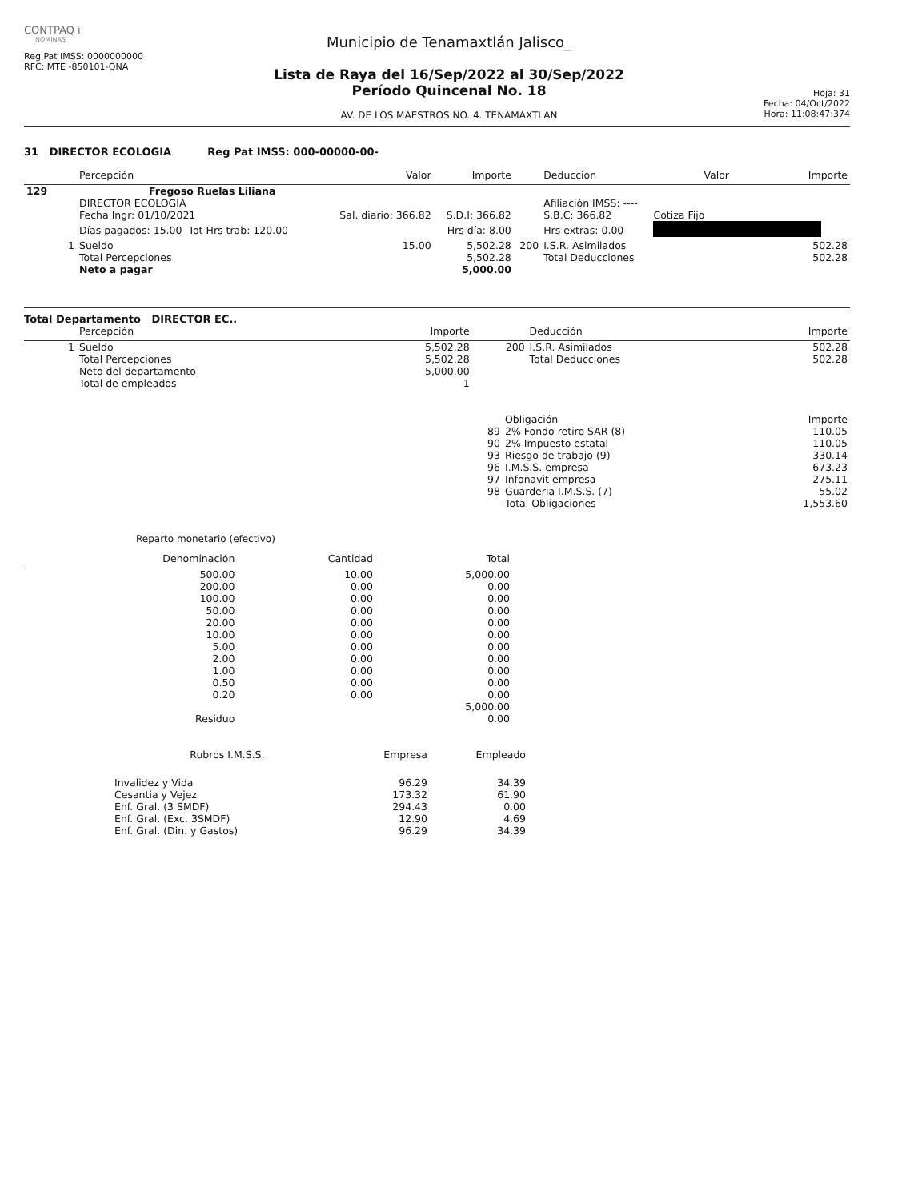CONTPAQ i
NOMINAS
Reg Pat IMSS: 0000000000
RFC: MTE -850101-QNA
Municipio de Tenamaxtlán Jalisco_
Lista de Raya del 16/Sep/2022 al 30/Sep/2022
Período Quincenal No. 18
AV. DE LOS MAESTROS NO. 4. TENAMAXTLAN
Hoja: 31
Fecha: 04/Oct/2022
Hora: 11:08:47:374
31 DIRECTOR ECOLOGIA Reg Pat IMSS: 000-00000-00-
| | Percepción | Valor | Importe | | Deducción | Valor | Importe |
| --- | --- | --- | --- | --- | --- | --- | --- |
| 129 | Fregoso Ruelas Liliana | | | | | | |
| | DIRECTOR ECOLOGIA | | | | Afiliación IMSS: ---- | | |
| | Fecha Ingr: 01/10/2021 | Sal. diario: 366.82 | S.D.I: 366.82 | | S.B.C: 366.82 | Cotiza Fijo | |
| | Días pagados: 15.00 Tot Hrs trab: 120.00 | | Hrs día: 8.00 | | Hrs extras: 0.00 | | |
| 1 | Sueldo | 15.00 | 5,502.28 | 200 | I.S.R. Asimilados | | 502.28 |
| | Total Percepciones | | 5,502.28 | | Total Deducciones | | 502.28 |
| | Neto a pagar | | 5,000.00 | | | | |
Total Departamento DIRECTOR EC..
| | Percepción | Importe | | Deducción | Importe |
| --- | --- | --- | --- | --- | --- |
| 1 | Sueldo | 5,502.28 | 200 | I.S.R. Asimilados | 502.28 |
| | Total Percepciones | 5,502.28 | | Total Deducciones | 502.28 |
| | Neto del departamento | 5,000.00 | | | |
| | Total de empleados | 1 | | | |
| | Obligación | Importe |
| --- | --- | --- |
| 89 | 2% Fondo retiro SAR (8) | 110.05 |
| 90 | 2% Impuesto estatal | 110.05 |
| 93 | Riesgo de trabajo (9) | 330.14 |
| 96 | I.M.S.S. empresa | 673.23 |
| 97 | Infonavit empresa | 275.11 |
| 98 | Guarderia I.M.S.S. (7) | 55.02 |
| | Total Obligaciones | 1,553.60 |
Reparto monetario (efectivo)
| Denominación | Cantidad | Total |
| --- | --- | --- |
| 500.00 | 10.00 | 5,000.00 |
| 200.00 | 0.00 | 0.00 |
| 100.00 | 0.00 | 0.00 |
| 50.00 | 0.00 | 0.00 |
| 20.00 | 0.00 | 0.00 |
| 10.00 | 0.00 | 0.00 |
| 5.00 | 0.00 | 0.00 |
| 2.00 | 0.00 | 0.00 |
| 1.00 | 0.00 | 0.00 |
| 0.50 | 0.00 | 0.00 |
| 0.20 | 0.00 | 0.00 |
| | | 5,000.00 |
| Residuo | | 0.00 |
| Rubros I.M.S.S. | Empresa | Empleado |
| --- | --- | --- |
| Invalidez y Vida | 96.29 | 34.39 |
| Cesantia y Vejez | 173.32 | 61.90 |
| Enf. Gral. (3 SMDF) | 294.43 | 0.00 |
| Enf. Gral. (Exc. 3SMDF) | 12.90 | 4.69 |
| Enf. Gral. (Din. y Gastos) | 96.29 | 34.39 |